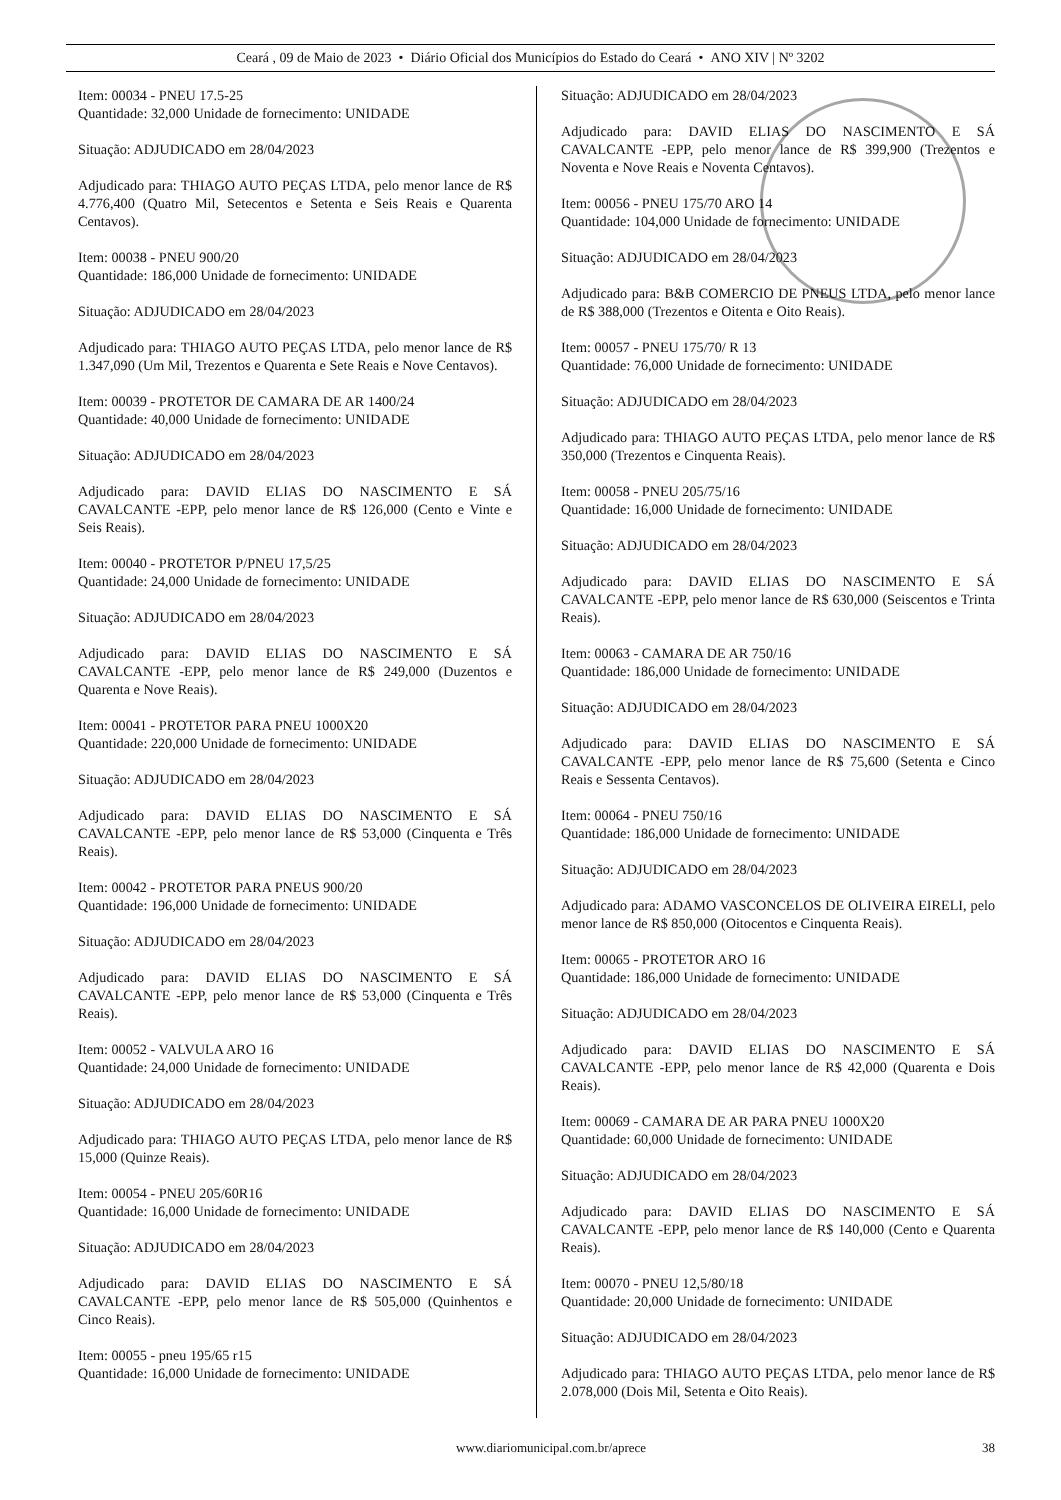Ceará , 09 de Maio de 2023 • Diário Oficial dos Municípios do Estado do Ceará • ANO XIV | Nº 3202
Item: 00034 - PNEU 17.5-25
Quantidade: 32,000 Unidade de fornecimento: UNIDADE
Situação: ADJUDICADO em 28/04/2023
Adjudicado para: THIAGO AUTO PEÇAS LTDA, pelo menor lance de R$ 4.776,400 (Quatro Mil, Setecentos e Setenta e Seis Reais e Quarenta Centavos).
Item: 00038 - PNEU 900/20
Quantidade: 186,000 Unidade de fornecimento: UNIDADE
Situação: ADJUDICADO em 28/04/2023
Adjudicado para: THIAGO AUTO PEÇAS LTDA, pelo menor lance de R$ 1.347,090 (Um Mil, Trezentos e Quarenta e Sete Reais e Nove Centavos).
Item: 00039 - PROTETOR DE CAMARA DE AR 1400/24
Quantidade: 40,000 Unidade de fornecimento: UNIDADE
Situação: ADJUDICADO em 28/04/2023
Adjudicado para: DAVID ELIAS DO NASCIMENTO E SÁ CAVALCANTE -EPP, pelo menor lance de R$ 126,000 (Cento e Vinte e Seis Reais).
Item: 00040 - PROTETOR P/PNEU 17,5/25
Quantidade: 24,000 Unidade de fornecimento: UNIDADE
Situação: ADJUDICADO em 28/04/2023
Adjudicado para: DAVID ELIAS DO NASCIMENTO E SÁ CAVALCANTE -EPP, pelo menor lance de R$ 249,000 (Duzentos e Quarenta e Nove Reais).
Item: 00041 - PROTETOR PARA PNEU 1000X20
Quantidade: 220,000 Unidade de fornecimento: UNIDADE
Situação: ADJUDICADO em 28/04/2023
Adjudicado para: DAVID ELIAS DO NASCIMENTO E SÁ CAVALCANTE -EPP, pelo menor lance de R$ 53,000 (Cinquenta e Três Reais).
Item: 00042 - PROTETOR PARA PNEUS 900/20
Quantidade: 196,000 Unidade de fornecimento: UNIDADE
Situação: ADJUDICADO em 28/04/2023
Adjudicado para: DAVID ELIAS DO NASCIMENTO E SÁ CAVALCANTE -EPP, pelo menor lance de R$ 53,000 (Cinquenta e Três Reais).
Item: 00052 - VALVULA ARO 16
Quantidade: 24,000 Unidade de fornecimento: UNIDADE
Situação: ADJUDICADO em 28/04/2023
Adjudicado para: THIAGO AUTO PEÇAS LTDA, pelo menor lance de R$ 15,000 (Quinze Reais).
Item: 00054 - PNEU 205/60R16
Quantidade: 16,000 Unidade de fornecimento: UNIDADE
Situação: ADJUDICADO em 28/04/2023
Adjudicado para: DAVID ELIAS DO NASCIMENTO E SÁ CAVALCANTE -EPP, pelo menor lance de R$ 505,000 (Quinhentos e Cinco Reais).
Item: 00055 - pneu 195/65 r15
Quantidade: 16,000 Unidade de fornecimento: UNIDADE
Situação: ADJUDICADO em 28/04/2023
Adjudicado para: DAVID ELIAS DO NASCIMENTO E SÁ CAVALCANTE -EPP, pelo menor lance de R$ 399,900 (Trezentos e Noventa e Nove Reais e Noventa Centavos).
Item: 00056 - PNEU 175/70 ARO 14
Quantidade: 104,000 Unidade de fornecimento: UNIDADE
Situação: ADJUDICADO em 28/04/2023
Adjudicado para: B&B COMERCIO DE PNEUS LTDA, pelo menor lance de R$ 388,000 (Trezentos e Oitenta e Oito Reais).
Item: 00057 - PNEU 175/70/ R 13
Quantidade: 76,000 Unidade de fornecimento: UNIDADE
Situação: ADJUDICADO em 28/04/2023
Adjudicado para: THIAGO AUTO PEÇAS LTDA, pelo menor lance de R$ 350,000 (Trezentos e Cinquenta Reais).
Item: 00058 - PNEU 205/75/16
Quantidade: 16,000 Unidade de fornecimento: UNIDADE
Situação: ADJUDICADO em 28/04/2023
Adjudicado para: DAVID ELIAS DO NASCIMENTO E SÁ CAVALCANTE -EPP, pelo menor lance de R$ 630,000 (Seiscentos e Trinta Reais).
Item: 00063 - CAMARA DE AR 750/16
Quantidade: 186,000 Unidade de fornecimento: UNIDADE
Situação: ADJUDICADO em 28/04/2023
Adjudicado para: DAVID ELIAS DO NASCIMENTO E SÁ CAVALCANTE -EPP, pelo menor lance de R$ 75,600 (Setenta e Cinco Reais e Sessenta Centavos).
Item: 00064 - PNEU 750/16
Quantidade: 186,000 Unidade de fornecimento: UNIDADE
Situação: ADJUDICADO em 28/04/2023
Adjudicado para: ADAMO VASCONCELOS DE OLIVEIRA EIRELI, pelo menor lance de R$ 850,000 (Oitocentos e Cinquenta Reais).
Item: 00065 - PROTETOR ARO 16
Quantidade: 186,000 Unidade de fornecimento: UNIDADE
Situação: ADJUDICADO em 28/04/2023
Adjudicado para: DAVID ELIAS DO NASCIMENTO E SÁ CAVALCANTE -EPP, pelo menor lance de R$ 42,000 (Quarenta e Dois Reais).
Item: 00069 - CAMARA DE AR PARA PNEU 1000X20
Quantidade: 60,000 Unidade de fornecimento: UNIDADE
Situação: ADJUDICADO em 28/04/2023
Adjudicado para: DAVID ELIAS DO NASCIMENTO E SÁ CAVALCANTE -EPP, pelo menor lance de R$ 140,000 (Cento e Quarenta Reais).
Item: 00070 - PNEU 12,5/80/18
Quantidade: 20,000 Unidade de fornecimento: UNIDADE
Situação: ADJUDICADO em 28/04/2023
Adjudicado para: THIAGO AUTO PEÇAS LTDA, pelo menor lance de R$ 2.078,000 (Dois Mil, Setenta e Oito Reais).
www.diariomunicipal.com.br/aprece 38